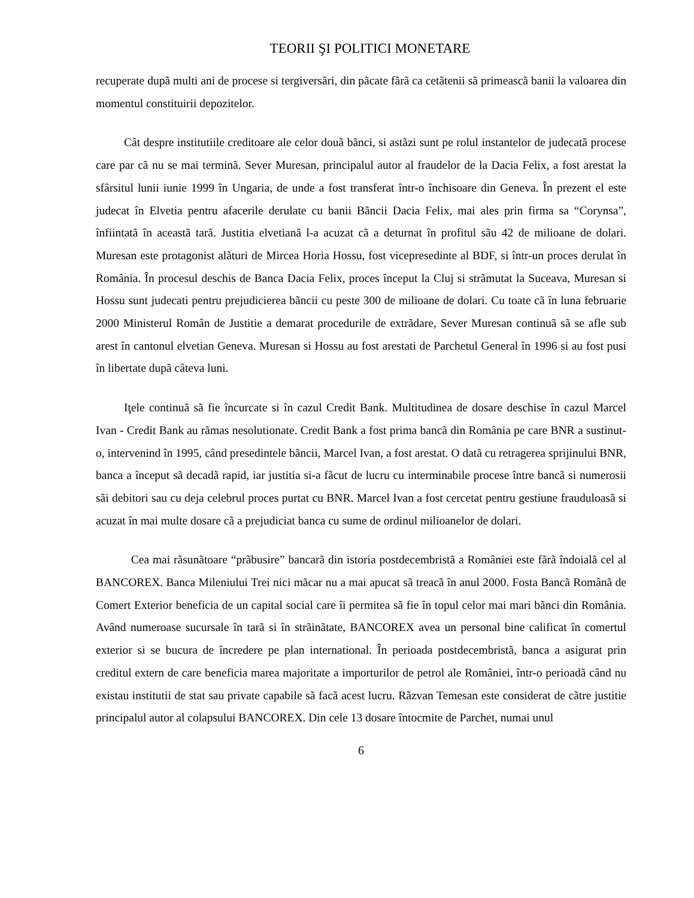TEORII ŞI POLITICI MONETARE
recuperate dupã multi ani de procese si tergiversãri, din pãcate fãrã ca cetãtenii sã primeascã banii la valoarea din momentul constituirii depozitelor.
Cât despre institutiile creditoare ale celor douã bãnci, si astãzi sunt pe rolul instantelor de judecatã procese care par cã nu se mai terminã. Sever Muresan, principalul autor al fraudelor de la Dacia Felix, a fost arestat la sfârsitul lunii iunie 1999 în Ungaria, de unde a fost transferat într-o închisoare din Geneva. În prezent el este judecat în Elvetia pentru afacerile derulate cu banii Bãncii Dacia Felix, mai ales prin firma sa “Corynsa”, înfiintatã în aceastã tarã. Justitia elvetianã l-a acuzat cã a deturnat în profitul sãu 42 de milioane de dolari. Muresan este protagonist alãturi de Mircea Horia Hossu, fost vicepresedinte al BDF, si într-un proces derulat în România. În procesul deschis de Banca Dacia Felix, proces început la Cluj si strãmutat la Suceava, Muresan si Hossu sunt judecati pentru prejudicierea bãncii cu peste 300 de milioane de dolari. Cu toate cã în luna februarie 2000 Ministerul Român de Justitie a demarat procedurile de extrãdare, Sever Muresan continuã sã se afle sub arest în cantonul elvetian Geneva. Muresan si Hossu au fost arestati de Parchetul General în 1996 si au fost pusi în libertate dupã câteva luni.
Iţele continuã sã fie încurcate si în cazul Credit Bank. Multitudinea de dosare deschise în cazul Marcel Ivan - Credit Bank au rãmas nesolutionate. Credit Bank a fost prima bancã din România pe care BNR a sustinut-o, intervenind în 1995, când presedintele bãncii, Marcel Ivan, a fost arestat. O datã cu retragerea sprijinului BNR, banca a început sã decadã rapid, iar justitia si-a fãcut de lucru cu interminabile procese între bancã si numerosii sãi debitori sau cu deja celebrul proces purtat cu BNR. Marcel Ivan a fost cercetat pentru gestiune frauduloasã si acuzat în mai multe dosare cã a prejudiciat banca cu sume de ordinul milioanelor de dolari.
Cea mai rãsunãtoare “prãbusire” bancarã din istoria postdecembristã a României este fãrã îndoialã cel al BANCOREX. Banca Mileniului Trei nici mãcar nu a mai apucat sã treacã în anul 2000. Fosta Bancã Românã de Comert Exterior beneficia de un capital social care îi permitea sã fie în topul celor mai mari bãnci din România. Având numeroase sucursale în tarã si în strãinãtate, BANCOREX avea un personal bine calificat în comertul exterior si se bucura de încredere pe plan international. În perioada postdecembristã, banca a asigurat prin creditul extern de care beneficia marea majoritate a importurilor de petrol ale României, într-o perioadã când nu existau institutii de stat sau private capabile sã facã acest lucru. Rãzvan Temesan este considerat de cãtre justitie principalul autor al colapsului BANCOREX. Din cele 13 dosare întocmite de Parchet, numai unul
6